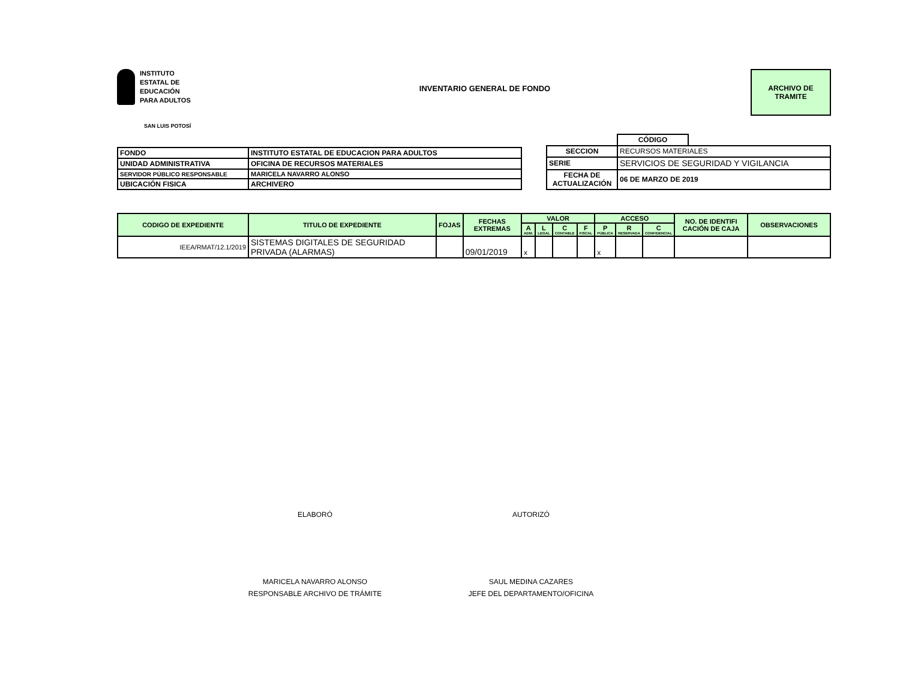INSTITUTO
ESTATAL DE
EDUCACIÓN
PARA ADULTOS
INVENTARIO GENERAL DE FONDO
ARCHIVO DE
TRAMITE
SAN LUIS POTOSÍ
| FONDO | INSTITUTO ESTATAL DE EDUCACION PARA ADULTOS |
| UNIDAD ADMINISTRATIVA | OFICINA DE RECURSOS MATERIALES |
| SERVIDOR PÚBLICO RESPONSABLE | MARICELA NAVARRO ALONSO |
| UBICACIÓN FISICA | ARCHIVERO |
| | CÓDIGO | |
| SECCION | RECURSOS MATERIALES | |
| SERIE | SERVICIOS DE SEGURIDAD Y VIGILANCIA | |
| FECHA DE ACTUALIZACIÓN | 06 DE MARZO DE 2019 | |
| CODIGO DE EXPEDIENTE | TITULO DE EXPEDIENTE | FOJAS | FECHAS EXTREMAS | VALOR | | | | ACCESO | | | NO. DE IDENTIFI CACIÓN DE CAJA | OBSERVACIONES |
| --- | --- | --- | --- | --- | --- | --- | --- | --- | --- | --- | --- | --- |
| | | | | A ADM. | L LEGAL | C CONTABLE | F FISCAL | P PÚBLICA | R RESERVADA | C CONFIDENCIAL | | |
| IEEA/RMAT/12.1/2019 | SISTEMAS DIGITALES DE SEGURIDAD PRIVADA (ALARMAS) | | 09/01/2019 | x | | | | x | | | | |
ELABORÓ AUTORIZÓ
MARICELA NAVARRO ALONSO
RESPONSABLE ARCHIVO DE TRÁMITE
SAUL MEDINA CAZARES
JEFE DEL DEPARTAMENTO/OFICINA